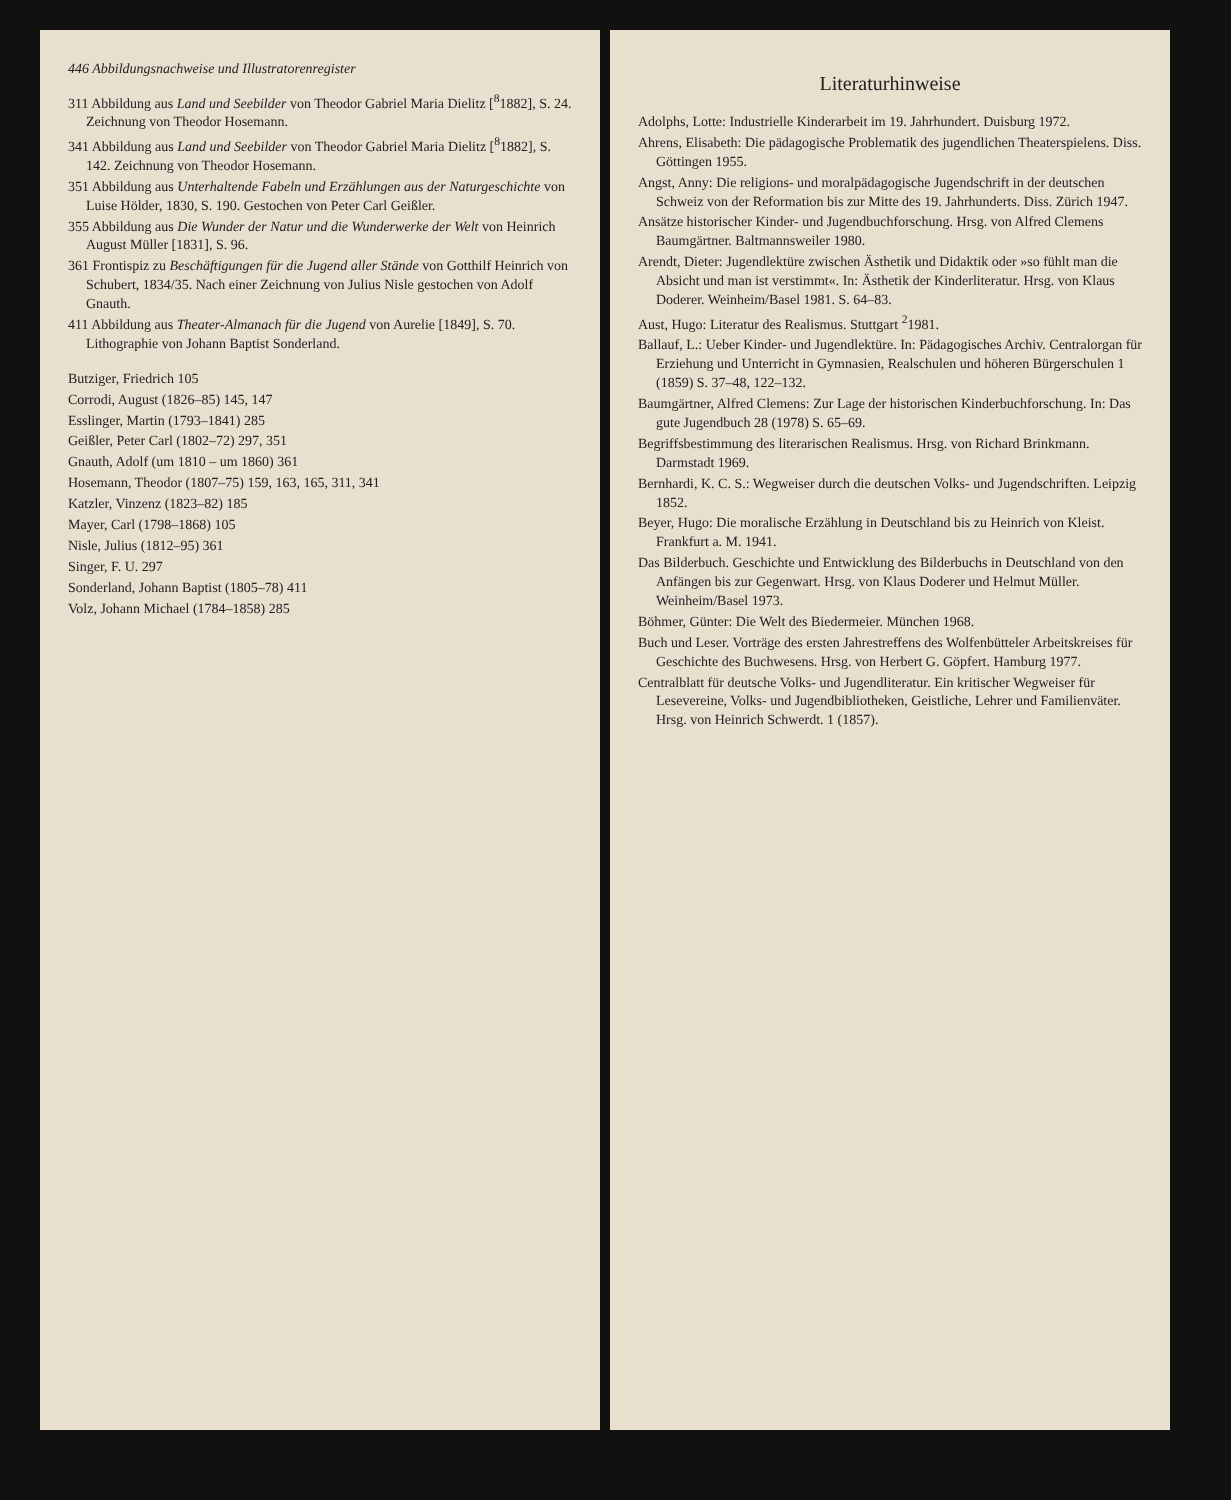446 Abbildungsnachweise und Illustratorenregister
311 Abbildung aus Land und Seebilder von Theodor Gabriel Maria Dielitz [<sup>8</sup>1882], S. 24. Zeichnung von Theodor Hosemann.
341 Abbildung aus Land und Seebilder von Theodor Gabriel Maria Dielitz [<sup>8</sup>1882], S. 142. Zeichnung von Theodor Hosemann.
351 Abbildung aus Unterhaltende Fabeln und Erzählungen aus der Naturgeschichte von Luise Hölder, 1830, S. 190. Gestochen von Peter Carl Geißler.
355 Abbildung aus Die Wunder der Natur und die Wunderwerke der Welt von Heinrich August Müller [1831], S. 96.
361 Frontispiz zu Beschäftigungen für die Jugend aller Stände von Gotthilf Heinrich von Schubert, 1834/35. Nach einer Zeichnung von Julius Nisle gestochen von Adolf Gnauth.
411 Abbildung aus Theater-Almanach für die Jugend von Aurelie [1849], S. 70. Lithographie von Johann Baptist Sonderland.
Butziger, Friedrich 105
Corrodi, August (1826–85) 145, 147
Esslinger, Martin (1793–1841) 285
Geißler, Peter Carl (1802–72) 297, 351
Gnauth, Adolf (um 1810 – um 1860) 361
Hosemann, Theodor (1807–75) 159, 163, 165, 311, 341
Katzler, Vinzenz (1823–82) 185
Mayer, Carl (1798–1868) 105
Nisle, Julius (1812–95) 361
Singer, F. U. 297
Sonderland, Johann Baptist (1805–78) 411
Volz, Johann Michael (1784–1858) 285
Literaturhinweise
Adolphs, Lotte: Industrielle Kinderarbeit im 19. Jahrhundert. Duisburg 1972.
Ahrens, Elisabeth: Die pädagogische Problematik des jugendlichen Theaterspielens. Diss. Göttingen 1955.
Angst, Anny: Die religions- und moralpädagogische Jugendschrift in der deutschen Schweiz von der Reformation bis zur Mitte des 19. Jahrhunderts. Diss. Zürich 1947.
Ansätze historischer Kinder- und Jugendbuchforschung. Hrsg. von Alfred Clemens Baumgärtner. Baltmannsweiler 1980.
Arendt, Dieter: Jugendlektüre zwischen Ästhetik und Didaktik oder »so fühlt man die Absicht und man ist verstimmt«. In: Ästhetik der Kinderliteratur. Hrsg. von Klaus Doderer. Weinheim/Basel 1981. S. 64–83.
Aust, Hugo: Literatur des Realismus. Stuttgart <sup>2</sup>1981.
Ballauf, L.: Ueber Kinder- und Jugendlektüre. In: Pädagogisches Archiv. Centralorgan für Erziehung und Unterricht in Gymnasien, Realschulen und höheren Bürgerschulen 1 (1859) S. 37–48, 122–132.
Baumgärtner, Alfred Clemens: Zur Lage der historischen Kinderbuchforschung. In: Das gute Jugendbuch 28 (1978) S. 65–69.
Begriffsbestimmung des literarischen Realismus. Hrsg. von Richard Brinkmann. Darmstadt 1969.
Bernhardi, K. C. S.: Wegweiser durch die deutschen Volks- und Jugendschriften. Leipzig 1852.
Beyer, Hugo: Die moralische Erzählung in Deutschland bis zu Heinrich von Kleist. Frankfurt a. M. 1941.
Das Bilderbuch. Geschichte und Entwicklung des Bilderbuchs in Deutschland von den Anfängen bis zur Gegenwart. Hrsg. von Klaus Doderer und Helmut Müller. Weinheim/Basel 1973.
Böhmer, Günter: Die Welt des Biedermeier. München 1968.
Buch und Leser. Vorträge des ersten Jahrestreffens des Wolfenbütteler Arbeitskreises für Geschichte des Buchwesens. Hrsg. von Herbert G. Göpfert. Hamburg 1977.
Centralblatt für deutsche Volks- und Jugendliteratur. Ein kritischer Wegweiser für Lesevereine, Volks- und Jugendbibliotheken, Geistliche, Lehrer und Familienväter. Hrsg. von Heinrich Schwerdt. 1 (1857).